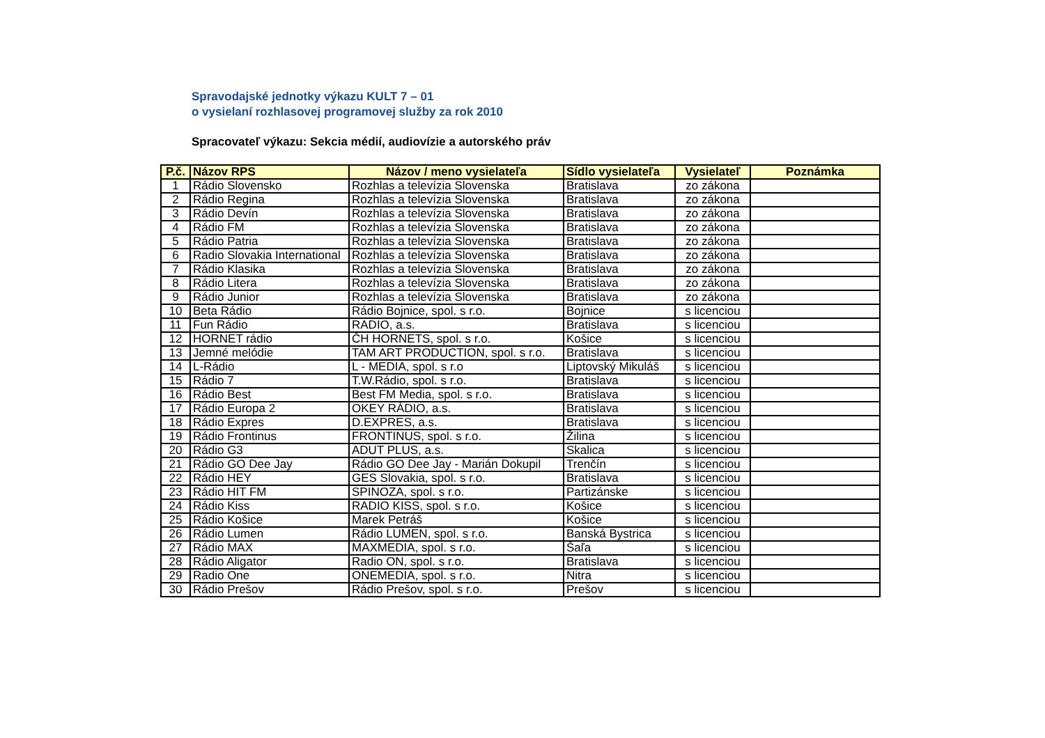Spravodajské jednotky výkazu KULT 7 – 01
o vysielaní rozhlasovej programovej služby za rok 2010
Spracovateľ výkazu: Sekcia médií, audiovízie a autorského práv
| P.č. | Názov RPS | Názov / meno vysielateľa | Sídlo vysielateľa | Vysielateľ | Poznámka |
| --- | --- | --- | --- | --- | --- |
| 1 | Rádio Slovensko | Rozhlas a televízia Slovenska | Bratislava | zo zákona | |
| 2 | Rádio Regina | Rozhlas a televízia Slovenska | Bratislava | zo zákona | |
| 3 | Rádio Devín | Rozhlas a televízia Slovenska | Bratislava | zo zákona | |
| 4 | Rádio FM | Rozhlas a televízia Slovenska | Bratislava | zo zákona | |
| 5 | Rádio Patria | Rozhlas a televízia Slovenska | Bratislava | zo zákona | |
| 6 | Radio Slovakia International | Rozhlas a televízia Slovenska | Bratislava | zo zákona | |
| 7 | Rádio Klasika | Rozhlas a televízia Slovenska | Bratislava | zo zákona | |
| 8 | Rádio Litera | Rozhlas a televízia Slovenska | Bratislava | zo zákona | |
| 9 | Rádio Junior | Rozhlas a televízia Slovenska | Bratislava | zo zákona | |
| 10 | Beta Rádio | Rádio Bojnice, spol. s r.o. | Bojnice | s licenciou | |
| 11 | Fun Rádio | RADIO, a.s. | Bratislava | s licenciou | |
| 12 | HORNET rádio | ČH HORNETS, spol. s r.o. | Košice | s licenciou | |
| 13 | Jemné melódie | TAM ART PRODUCTION, spol. s r.o. | Bratislava | s licenciou | |
| 14 | L-Rádio | L - MEDIA, spol. s r.o | Liptovský Mikuláš | s licenciou | |
| 15 | Rádio 7 | T.W.Rádio, spol. s r.o. | Bratislava | s licenciou | |
| 16 | Rádio Best | Best FM Media, spol. s r.o. | Bratislava | s licenciou | |
| 17 | Rádio Europa 2 | OKEY RÁDIO, a.s. | Bratislava | s licenciou | |
| 18 | Rádio Expres | D.EXPRES, a.s. | Bratislava | s licenciou | |
| 19 | Rádio Frontinus | FRONTINUS, spol. s r.o. | Žilina | s licenciou | |
| 20 | Rádio G3 | ADUT PLUS, a.s. | Skalica | s licenciou | |
| 21 | Rádio GO Dee Jay | Rádio GO Dee Jay - Marián Dokupil | Trenčín | s licenciou | |
| 22 | Rádio HEY | GES Slovakia, spol. s r.o. | Bratislava | s licenciou | |
| 23 | Rádio HIT FM | SPINOZA, spol. s r.o. | Partizánske | s licenciou | |
| 24 | Rádio Kiss | RADIO KISS, spol. s r.o. | Košice | s licenciou | |
| 25 | Rádio Košice | Marek Petráš | Košice | s licenciou | |
| 26 | Rádio Lumen | Rádio LUMEN, spol. s r.o. | Banská Bystrica | s licenciou | |
| 27 | Rádio MAX | MAXMEDIA, spol. s r.o. | Šaľa | s licenciou | |
| 28 | Rádio Aligator | Radio ON, spol. s r.o. | Bratislava | s licenciou | |
| 29 | Radio One | ONEMEDIA, spol. s r.o. | Nitra | s licenciou | |
| 30 | Rádio Prešov | Rádio Prešov, spol. s r.o. | Prešov | s licenciou | |